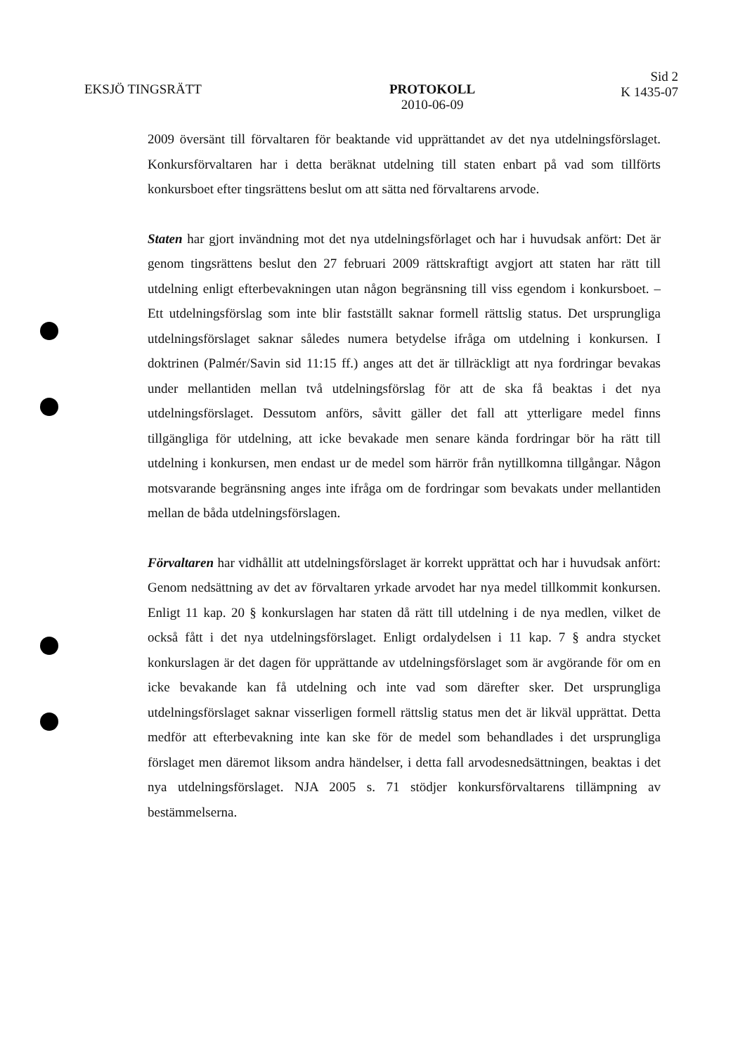EKSJÖ TINGSRÄTT PROTOKOLL
2010-06-09
Sid 2
K 1435-07
2009 översänt till förvaltaren för beaktande vid upprättandet av det nya utdelningsförslaget. Konkursförvaltaren har i detta beräknat utdelning till staten enbart på vad som tillförts konkursboet efter tingsrättens beslut om att sätta ned förvaltarens arvode.
Staten har gjort invändning mot det nya utdelningsförlaget och har i huvudsak anfört: Det är genom tingsrättens beslut den 27 februari 2009 rättskraftigt avgjort att staten har rätt till utdelning enligt efterbevakningen utan någon begränsning till viss egendom i konkursboet. – Ett utdelningsförslag som inte blir fastställt saknar formell rättslig status. Det ursprungliga utdelningsförslaget saknar således numera betydelse ifråga om utdelning i konkursen. I doktrinen (Palmér/Savin sid 11:15 ff.) anges att det är tillräckligt att nya fordringar bevakas under mellantiden mellan två utdelningsförslag för att de ska få beaktas i det nya utdelningsförslaget. Dessutom anförs, såvitt gäller det fall att ytterligare medel finns tillgängliga för utdelning, att icke bevakade men senare kända fordringar bör ha rätt till utdelning i konkursen, men endast ur de medel som härrör från nytillkomna tillgångar. Någon motsvarande begränsning anges inte ifråga om de fordringar som bevakats under mellantiden mellan de båda utdelningsförslagen.
Förvaltaren har vidhållit att utdelningsförslaget är korrekt upprättat och har i huvudsak anfört: Genom nedsättning av det av förvaltaren yrkade arvodet har nya medel tillkommit konkursen. Enligt 11 kap. 20 § konkurslagen har staten då rätt till utdelning i de nya medlen, vilket de också fått i det nya utdelningsförslaget. Enligt ordalydelsen i 11 kap. 7 § andra stycket konkurslagen är det dagen för upprättande av utdelningsförslaget som är avgörande för om en icke bevakande kan få utdelning och inte vad som därefter sker. Det ursprungliga utdelningsförslaget saknar visserligen formell rättslig status men det är likväl upprättat. Detta medför att efterbevakning inte kan ske för de medel som behandlades i det ursprungliga förslaget men däremot liksom andra händelser, i detta fall arvodesnedsättningen, beaktas i det nya utdelningsförslaget. NJA 2005 s. 71 stödjer konkursförvaltarens tillämpning av bestämmelserna.